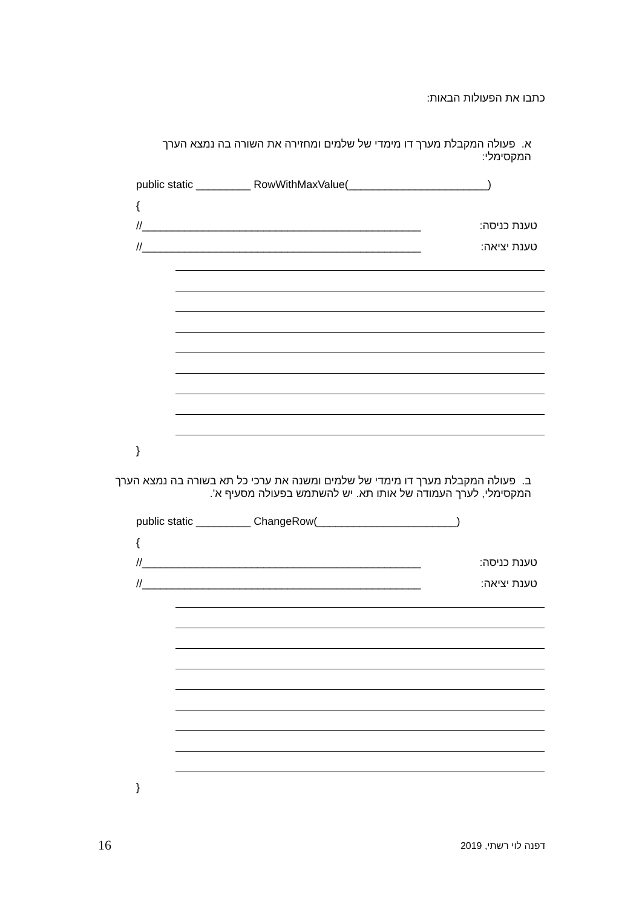כתבו את הפעולות הבאות:
א. פעולה המקבלת מערך דו מימדי של שלמים ומחזירה את השורה בה נמצא הערך המקסימלי:
public static _________ RowWithMaxValue(_______________________)
{
//______________________________________________ טענת כניסה:
//______________________________________________ טענת יציאה:
}
ב. פעולה המקבלת מערך דו מימדי של שלמים ומשנה את ערכי כל תא בשורה בה נמצא הערך המקסימלי, לערך העמודה של אותו תא. יש להשתמש בפעולה מסעיף א'.
public static _________ ChangeRow(_______________________)
{
//______________________________________________ טענת כניסה:
//______________________________________________ טענת יציאה:
}
16 דפנה לוי רשתי, 2019